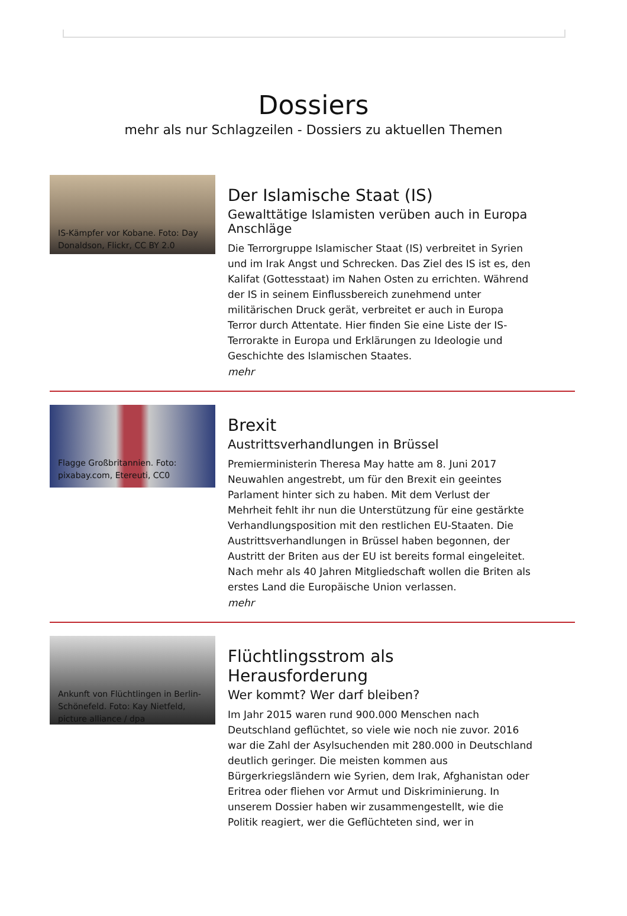Dossiers
mehr als nur Schlagzeilen - Dossiers zu aktuellen Themen
IS-Kämpfer vor Kobane. Foto: Day Donaldson, Flickr, CC BY 2.0
Der Islamische Staat (IS)
Gewalttätige Islamisten verüben auch in Europa Anschläge
Die Terrorgruppe Islamischer Staat (IS) verbreitet in Syrien und im Irak Angst und Schrecken. Das Ziel des IS ist es, den Kalifat (Gottesstaat) im Nahen Osten zu errichten. Während der IS in seinem Einflussbereich zunehmend unter militärischen Druck gerät, verbreitet er auch in Europa Terror durch Attentate. Hier finden Sie eine Liste der IS-Terrorakte in Europa und Erklärungen zu Ideologie und Geschichte des Islamischen Staates.
mehr
Flagge Großbritannien. Foto: pixabay.com, Etereuti, CC0
Brexit
Austrittsverhandlungen in Brüssel
Premierministerin Theresa May hatte am 8. Juni 2017 Neuwahlen angestrebt, um für den Brexit ein geeintes Parlament hinter sich zu haben. Mit dem Verlust der Mehrheit fehlt ihr nun die Unterstützung für eine gestärkte Verhandlungsposition mit den restlichen EU-Staaten. Die Austrittsverhandlungen in Brüssel haben begonnen, der Austritt der Briten aus der EU ist bereits formal eingeleitet. Nach mehr als 40 Jahren Mitgliedschaft wollen die Briten als erstes Land die Europäische Union verlassen.
mehr
Ankunft von Flüchtlingen in Berlin-Schönefeld. Foto: Kay Nietfeld, picture alliance / dpa
Flüchtlingsstrom als Herausforderung
Wer kommt? Wer darf bleiben?
Im Jahr 2015 waren rund 900.000 Menschen nach Deutschland geflüchtet, so viele wie noch nie zuvor. 2016 war die Zahl der Asylsuchenden mit 280.000 in Deutschland deutlich geringer. Die meisten kommen aus Bürgerkriegsländern wie Syrien, dem Irak, Afghanistan oder Eritrea oder fliehen vor Armut und Diskriminierung. In unserem Dossier haben wir zusammengestellt, wie die Politik reagiert, wer die Geflüchteten sind, wer in